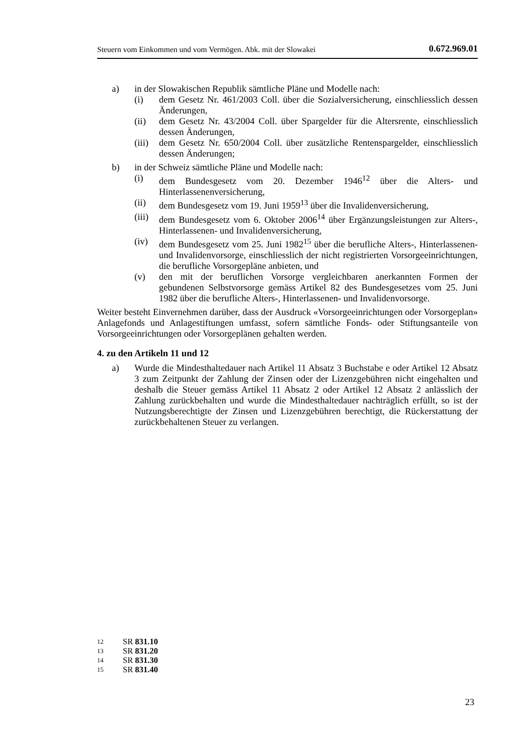Steuern vom Einkommen und vom Vermögen. Abk. mit der Slowakei 0.672.969.01
a) in der Slowakischen Republik sämtliche Pläne und Modelle nach:
(i) dem Gesetz Nr. 461/2003 Coll. über die Sozialversicherung, einschliesslich dessen Änderungen,
(ii) dem Gesetz Nr. 43/2004 Coll. über Spargelder für die Altersrente, einschliesslich dessen Änderungen,
(iii)
dem Gesetz Nr. 650/2004 Coll. über zusätzliche Rentenspargelder, einschliesslich dessen Änderungen;
b) in der Schweiz sämtliche Pläne und Modelle nach:
(i) dem Bundesgesetz vom 20. Dezember 1946<sup>12</sup> über die Alters- und Hinterlassenenversicherung,
(ii) dem Bundesgesetz vom 19. Juni 1959<sup>13</sup> über die Invalidenversicherung,
(iii)
dem Bundesgesetz vom 6. Oktober 2006<sup>14</sup> über Ergänzungsleistungen zur Alters-, Hinterlassenen- und Invalidenversicherung,
(iv) dem Bundesgesetz vom 25. Juni 1982<sup>15</sup> über die berufliche Alters-, Hinterlassenen- und Invalidenvorsorge, einschliesslich der nicht registrierten Vorsorgeeinrichtungen, die berufliche Vorsorgepläne anbieten, und
(v) den mit der beruflichen Vorsorge vergleichbaren anerkannten Formen der gebundenen Selbstvorsorge gemäss Artikel 82 des Bundesgesetzes vom 25. Juni 1982 über die berufliche Alters-, Hinterlassenen- und Invalidenvorsorge.
Weiter besteht Einvernehmen darüber, dass der Ausdruck «Vorsorgeeinrichtungen oder Vorsorgeplan» Anlagefonds und Anlagestiftungen umfasst, sofern sämtliche Fonds- oder Stiftungsanteile von Vorsorgeeinrichtungen oder Vorsorgeplänen gehalten werden.
4. zu den Artikeln 11 und 12
a) Wurde die Mindesthaltedauer nach Artikel 11 Absatz 3 Buchstabe e oder Artikel 12 Absatz 3 zum Zeitpunkt der Zahlung der Zinsen oder der Lizenzgebühren nicht eingehalten und deshalb die Steuer gemäss Artikel 11 Absatz 2 oder Artikel 12 Absatz 2 anlässlich der Zahlung zurückbehalten und wurde die Mindesthaltedauer nachträglich erfüllt, so ist der Nutzungsberechtigte der Zinsen und Lizenzgebühren berechtigt, die Rückerstattung der zurückbehaltenen Steuer zu verlangen.
12 SR 831.10
13 SR 831.20
14 SR 831.30
15 SR 831.40
23